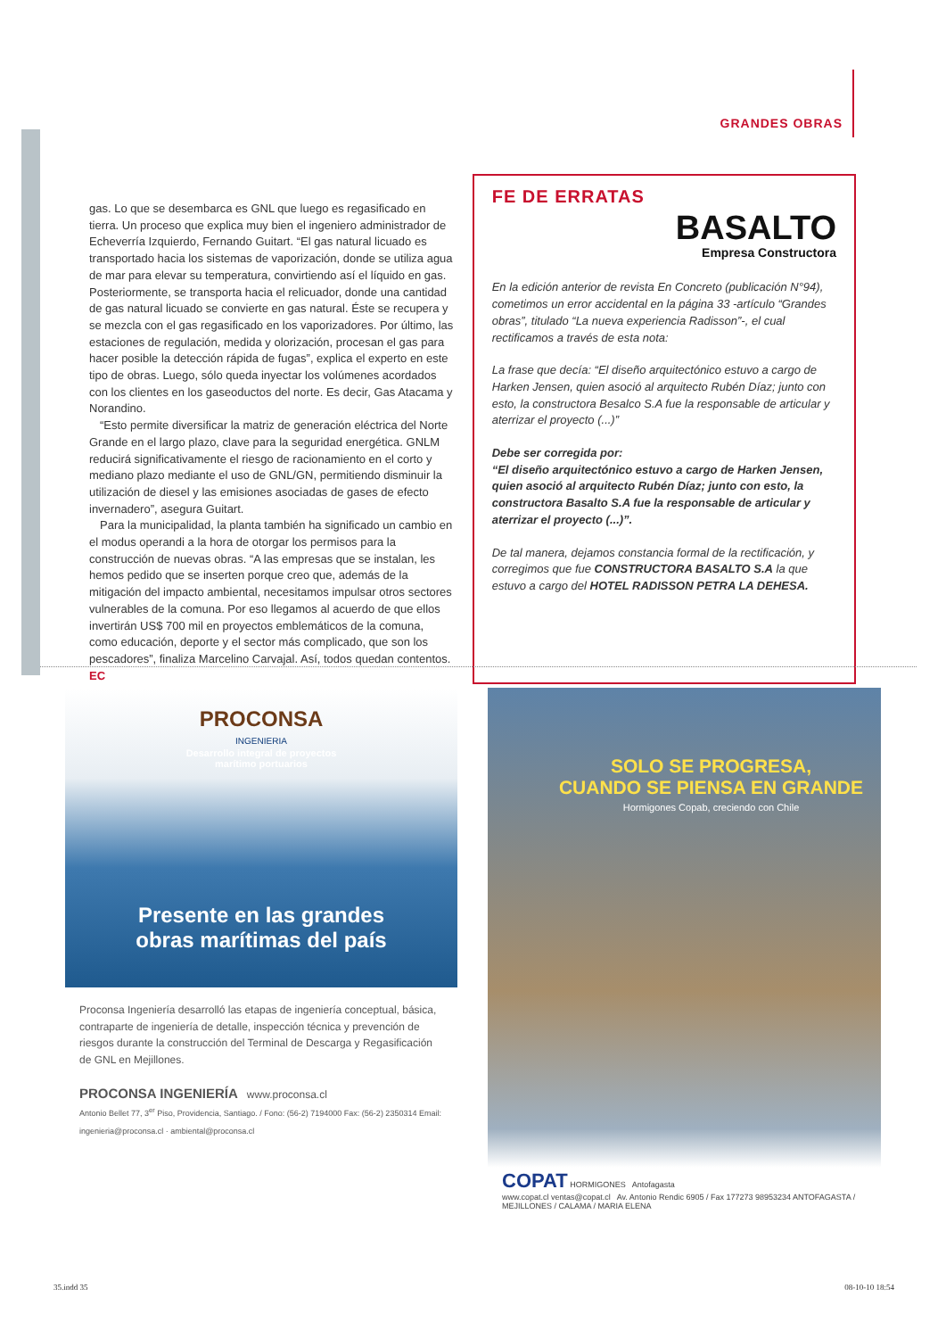GRANDES OBRAS
gas. Lo que se desembarca es GNL que luego es regasificado en tierra. Un proceso que explica muy bien el ingeniero administrador de Echeverría Izquierdo, Fernando Guitart. “El gas natural licuado es transportado hacia los sistemas de vaporización, donde se utiliza agua de mar para elevar su temperatura, convirtiendo así el líquido en gas. Posteriormente, se transporta hacia el relicuador, donde una cantidad de gas natural licuado se convierte en gas natural. Éste se recupera y se mezcla con el gas regasificado en los vaporizadores. Por último, las estaciones de regulación, medida y olorización, procesan el gas para hacer posible la detección rápida de fugas”, explica el experto en este tipo de obras. Luego, sólo queda inyectar los volúmenes acordados con los clientes en los gaseoductos del norte. Es decir, Gas Atacama y Norandino.
“Esto permite diversificar la matriz de generación eléctrica del Norte Grande en el largo plazo, clave para la seguridad energética. GNLM reducirá significativamente el riesgo de racionamiento en el corto y mediano plazo mediante el uso de GNL/GN, permitiendo disminuir la utilización de diesel y las emisiones asociadas de gases de efecto invernadero”, asegura Guitart.
Para la municipalidad, la planta también ha significado un cambio en el modus operandi a la hora de otorgar los permisos para la construcción de nuevas obras. “A las empresas que se instalan, les hemos pedido que se inserten porque creo que, además de la mitigación del impacto ambiental, necesitamos impulsar otros sectores vulnerables de la comuna. Por eso llegamos al acuerdo de que ellos invertirán US$ 700 mil en proyectos emblemáticos de la comuna, como educación, deporte y el sector más complicado, que son los pescadores”, finaliza Marcelino Carvajal. Así, todos quedan contentos. EC
FE DE ERRATAS
BASALTO
Empresa Constructora
En la edición anterior de revista En Concreto (publicación N°94), cometimos un error accidental en la página 33 -artículo “Grandes obras”, titulado “La nueva experiencia Radisson”-, el cual rectificamos a través de esta nota:
La frase que decía: “El diseño arquitectónico estuvo a cargo de Harken Jensen, quien asoció al arquitecto Rubén Díaz; junto con esto, la constructora Besalco S.A fue la responsable de articular y aterrizar el proyecto (...)”
Debe ser corregida por:
“El diseño arquitectónico estuvo a cargo de Harken Jensen, quien asoció al arquitecto Rubén Díaz; junto con esto, la constructora Basalto S.A fue la responsable de articular y aterrizar el proyecto (...)”.
De tal manera, dejamos constancia formal de la rectificación, y corregimos que fue CONSTRUCTORA BASALTO S.A la que estuvo a cargo del HOTEL RADISSON PETRA LA DEHESA.
PROCONSA
INGENIERIA
Desarrollo integral de proyectos
marítimo portuarios
Presente en las grandes
obras marítimas del país
Proconsa Ingeniería desarrolló las etapas de ingeniería conceptual, básica, contraparte de ingeniería de detalle, inspección técnica y prevención de riesgos durante la construcción del Terminal de Descarga y Regasificación de GNL en Mejillones.
PROCONSA INGENIERÍA www.proconsa.cl
Antonio Bellet 77, 3<sup>er</sup> Piso, Providencia, Santiago. / Fono: (56-2) 7194000 Fax: (56-2) 2350314 Email: ingenieria@proconsa.cl · ambiental@proconsa.cl
SOLO SE PROGRESA,
CUANDO SE PIENSA EN GRANDE
Hormigones Copab, creciendo con Chile
COPAT HORMIGONES Antofagasta
www.copat.cl ventas@copat.cl Av. Antonio Rendic 6905 / Fax 177273 98953234 ANTOFAGASTA / MEJILLONES / CALAMA / MARIA ELENA
35.indd 35 08-10-10 18:54